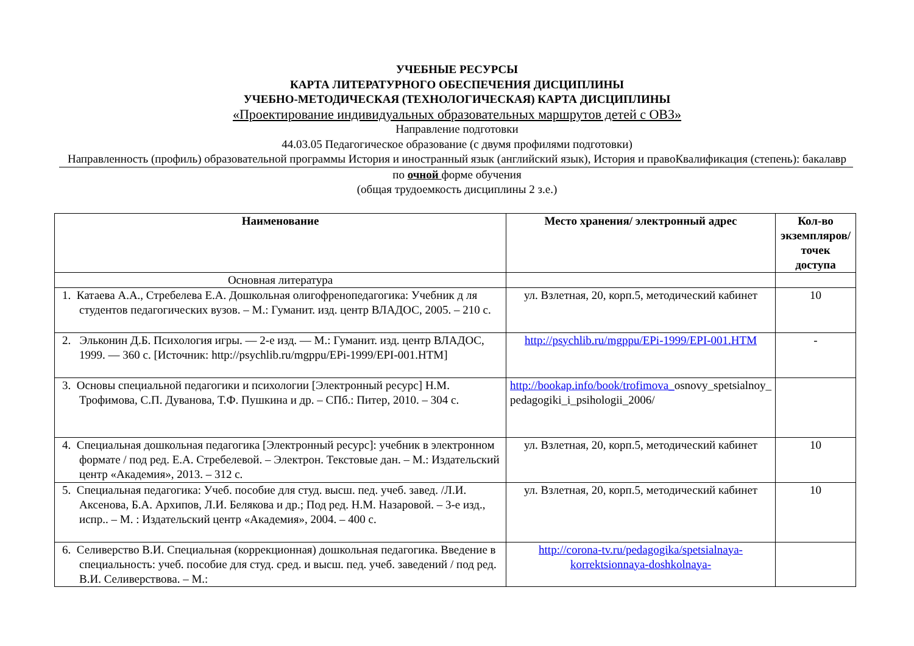УЧЕБНЫЕ РЕСУРСЫ
КАРТА ЛИТЕРАТУРНОГО ОБЕСПЕЧЕНИЯ ДИСЦИПЛИНЫ
УЧЕБНО-МЕТОДИЧЕСКАЯ (ТЕХНОЛОГИЧЕСКАЯ) КАРТА ДИСЦИПЛИНЫ
«Проектирование индивидуальных образовательных маршрутов детей с ОВЗ»
Направление подготовки
44.03.05 Педагогическое образование (с двумя профилями подготовки)
Направленность (профиль) образовательной программы История и иностранный язык (английский язык), История и правоКвалификация (степень): бакалавр
по очной форме обучения
(общая трудоемкость дисциплины 2 з.е.)
| Наименование | Место хранения/ электронный адрес | Кол-во экземпляров/ точек доступа |
| --- | --- | --- |
| Основная литература | | |
| 1. Катаева А.А., Стребелева Е.А. Дошкольная олигофренопедагогика: Учебник д ля студентов педагогических вузов. – М.: Гуманит. изд. центр ВЛАДОС, 2005. – 210 с. | ул. Взлетная, 20, корп.5, методический кабинет | 10 |
| 2. Эльконин Д.Б. Психология игры. — 2-е изд. — М.: Гуманит. изд. центр ВЛАДОС, 1999. — 360 с. [Источник: http://psychlib.ru/mgppu/EPi-1999/EPI-001.HTM] | http://psychlib.ru/mgppu/EPi-1999/EPI-001.HTM | - |
| 3. Основы специальной педагогики и психологии [Электронный ресурс] Н.М. Трофимова, С.П. Дуванова, Т.Ф. Пушкина и др. – СПб.: Питер, 2010. – 304 с. | http://bookap.info/book/trofimova_ osnovy_spetsialnoy_ pedagogiki_i_psihologii_2006/ | |
| 4. Специальная дошкольная педагогика [Электронный ресурс]: учебник в электронном формате / под ред. Е.А. Стребелевой. – Электрон. Текстовые дан. – М.: Издательский центр «Академия», 2013. – 312 с. | ул. Взлетная, 20, корп.5, методический кабинет | 10 |
| 5. Специальная педагогика: Учеб. пособие для студ. высш. пед. учеб. завед. /Л.И. Аксенова, Б.А. Архипов, Л.И. Белякова и др.; Под ред. Н.М. Назаровой. – 3-е изд., испр.. – М. : Издательский центр «Академия», 2004. – 400 с. | ул. Взлетная, 20, корп.5, методический кабинет | 10 |
| 6. Селиверство В.И. Специальная (коррекционная) дошкольная педагогика. Введение в специальность: учеб. пособие для студ. сред. и высш. пед. учеб. заведений / под ред. В.И. Селиверствова. – М.: | http://corona-tv.ru/pedagogika/spetsialnaya-korrektsionnaya-doshkolnaya- | |